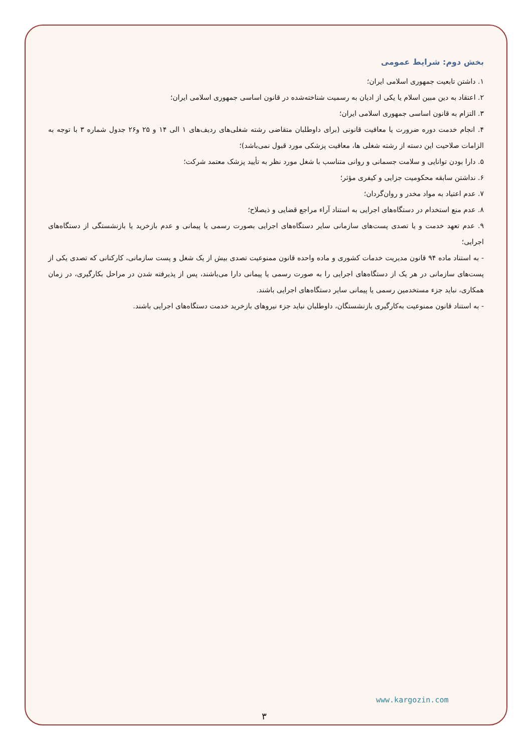بخش دوم: شرایط عمومی
۱. داشتن تابعیت جمهوری اسلامی ایران؛
۲. اعتقاد به دین مبین اسلام یا یکی از ادیان به رسمیت شناخته‌شده در قانون اساسی جمهوری اسلامی ایران؛
۳. التزام به قانون اساسی جمهوری اسلامی ایران؛
۴. انجام خدمت دوره ضرورت یا معافیت قانونی (برای داوطلبان متقاضی رشته شغلی‌های ردیف‌های ۱ الی ۱۴ و ۲۵ و۲۶ جدول شماره ۳ با توجه به الزامات صلاحیت این دسته از رشته شغلی ها، معافیت پزشکی مورد قبول نمی‌باشد)؛
۵. دارا بودن توانایی و سلامت جسمانی و روانی متناسب با شغل مورد نظر به تأیید پزشک معتمد شرکت؛
۶. نداشتن سابقه محکومیت جزایی و کیفری مؤثر؛
۷. عدم اعتیاد به مواد مخدر و روان‌گردان؛
۸. عدم منع استخدام در دستگاه‌های اجرایی به استناد آراء مراجع قضایی و ذیصلاح؛
۹. عدم تعهد خدمت و یا تصدی پست‌های سازمانی سایر دستگاه‌های اجرایی بصورت رسمی یا پیمانی و عدم بازخرید یا بازنشستگی از دستگاه‌های اجرایی؛
- به استناد ماده ۹۴ قانون مدیریت خدمات کشوری و ماده واحده قانون ممنوعیت تصدی بیش از یک شغل و پست سازمانی، کارکنانی که تصدی یکی از پست‌های سازمانی در هر یک از دستگاه‌های اجرایی را به صورت رسمی یا پیمانی دارا می‌باشند، پس از پذیرفته شدن در مراحل بکارگیری، در زمان همکاری، نباید جزء مستخدمین رسمی یا پیمانی سایر دستگاه‌های اجرایی باشند.
- به استناد قانون ممنوعیت به‌کارگیری بازنشستگان، داوطلبان نباید جزء نیروهای بازخرید خدمت دستگاه‌های اجرایی باشند.
www.kargozin.com
۳